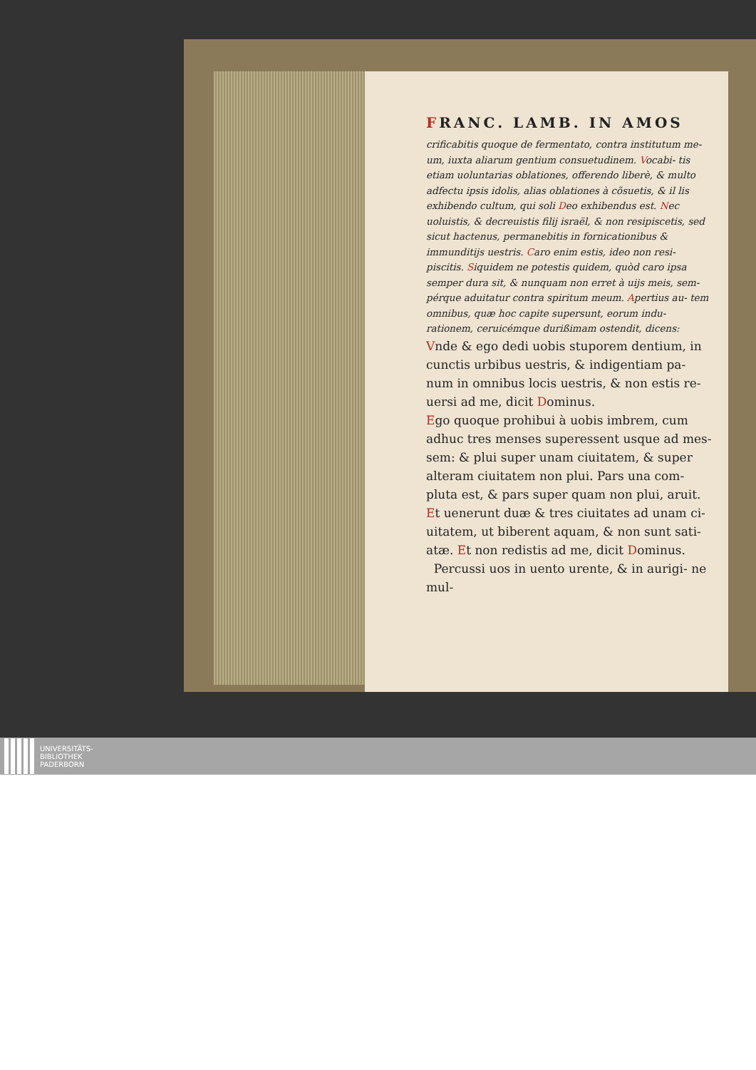FRANC. LAMB. IN AMOS
crificabitis quoque de fermentato, contra institutum me- um, iuxta aliarum gentium consuetudinem. Vocabi- tis etiam uoluntarias oblationes, offerendo liberè, & multo adfectu ipsis idolis, alias oblationes à cõsuetis, & il lis exhibendo cultum, qui soli Deo exhibendus est. Nec uoluistis, & decreuistis filij israël, & non resipiscetis, sed sicut hactenus, permanebitis in fornicationibus & immunditijs uestris. Caro enim estis, ideo non resi- piscitis. Siquidem ne potestis quidem, quòd caro ipsa semper dura sit, & nunquam non erret à uijs meis, sem- pérque aduitatur contra spiritum meum. Apertius au- tem omnibus, quæ hoc capite supersunt, eorum indu- rationem, ceruicémque durißimam ostendit, dicens:
Vnde & ego dedi uobis stuporem dentium, in cunctis urbibus uestris, & indigentiam pa- num in omnibus locis uestris, & non estis re- uersi ad me, dicit Dominus.
Ego quoque prohibui à uobis imbrem, cum adhuc tres menses superessent usque ad mes- sem: & plui super unam ciuitatem, & super alteram ciuitatem non plui. Pars una com- pluta est, & pars super quam non plui, aruit. Et uenerunt duæ & tres ciuitates ad unam ci- uitatem, ut biberent aquam, & non sunt sati- atæ. Et non redistis ad me, dicit Dominus.
Percussi uos in uento urente, & in aurigi- ne mul-
UNIVERSITÄTS-
BIBLIOTHEK
PADERBORN